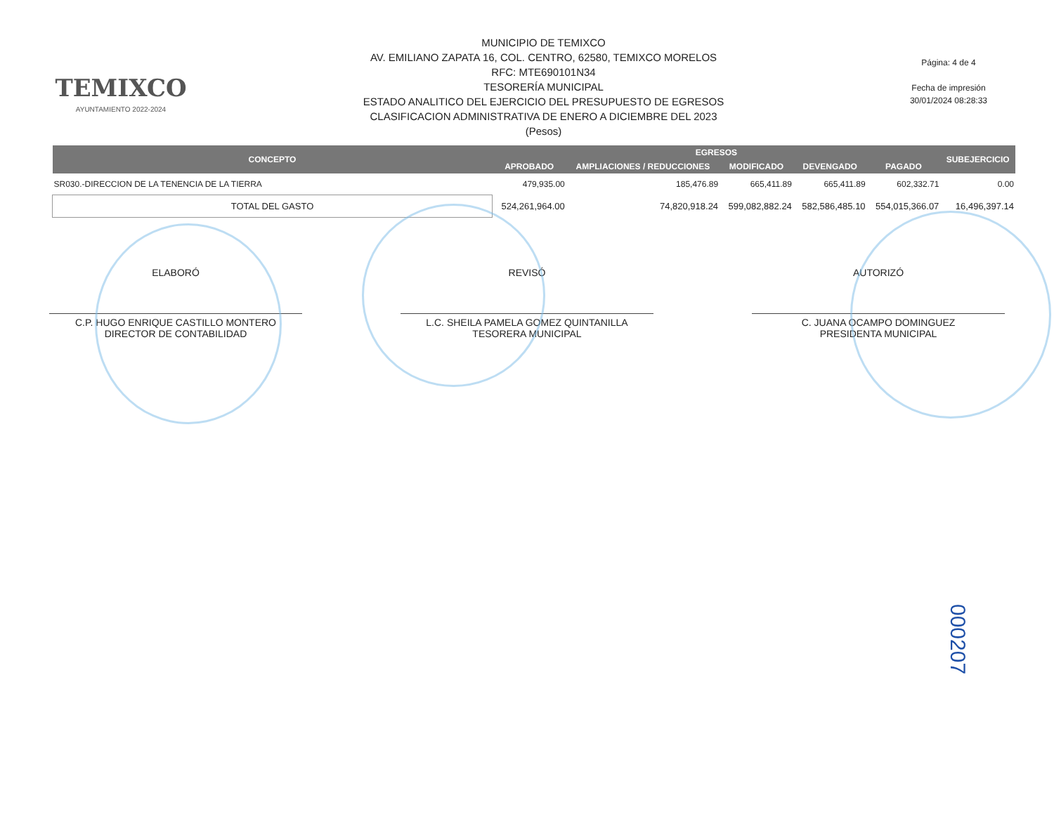TEMIXCO
AYUNTAMIENTO 2022-2024
MUNICIPIO DE TEMIXCO
AV. EMILIANO ZAPATA 16, COL. CENTRO, 62580, TEMIXCO MORELOS
RFC: MTE690101N34
TESORERÍA MUNICIPAL
ESTADO ANALITICO DEL EJERCICIO DEL PRESUPUESTO DE EGRESOS
CLASIFICACION ADMINISTRATIVA DE ENERO A DICIEMBRE DEL 2023
(Pesos)
Página: 4 de 4
Fecha de impresión
30/01/2024 08:28:33
| CONCEPTO | EGRESOS | | | | | SUBEJERCICIO |
| --- | --- | --- | --- | --- | --- | --- |
| | APROBADO | AMPLIACIONES / REDUCCIONES | MODIFICADO | DEVENGADO | PAGADO | |
| SR030.-DIRECCION DE LA TENENCIA DE LA TIERRA | 479,935.00 | 185,476.89 | 665,411.89 | 665,411.89 | 602,332.71 | 0.00 |
| TOTAL DEL GASTO | 524,261,964.00 | 74,820,918.24 | 599,082,882.24 | 582,586,485.10 | 554,015,366.07 | 16,496,397.14 |
ELABORÓ
C.P. HUGO ENRIQUE CASTILLO MONTERO
DIRECTOR DE CONTABILIDAD
REVISÓ
L.C. SHEILA PAMELA GOMEZ QUINTANILLA
TESORERA MUNICIPAL
AUTORIZÓ
C. JUANA OCAMPO DOMINGUEZ
PRESIDENTA MUNICIPAL
000207